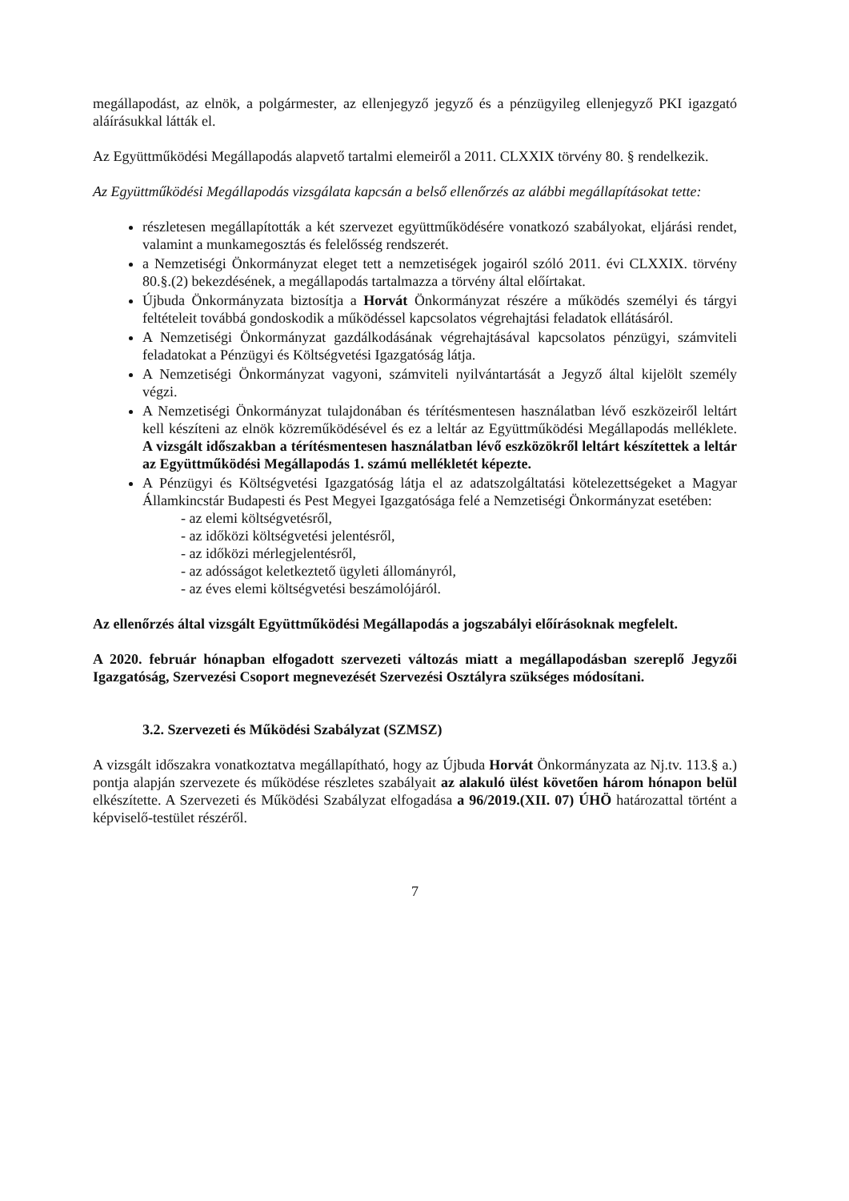megállapodást, az elnök, a polgármester, az ellenjegyző jegyző és a pénzügyileg ellenjegyző PKI igazgató aláírásukkal látták el.
Az Együttműködési Megállapodás alapvető tartalmi elemeiről a 2011. CLXXIX törvény 80. § rendelkezik.
Az Együttműködési Megállapodás vizsgálata kapcsán a belső ellenőrzés az alábbi megállapításokat tette:
részletesen megállapították a két szervezet együttműködésére vonatkozó szabályokat, eljárási rendet, valamint a munkamegosztás és felelősség rendszerét.
a Nemzetiségi Önkormányzat eleget tett a nemzetiségek jogairól szóló 2011. évi CLXXIX. törvény 80.§.(2) bekezdésének, a megállapodás tartalmazza a törvény által előírtakat.
Újbuda Önkormányzata biztosítja a Horvát Önkormányzat részére a működés személyi és tárgyi feltételeit továbbá gondoskodik a működéssel kapcsolatos végrehajtási feladatok ellátásáról.
A Nemzetiségi Önkormányzat gazdálkodásának végrehajtásával kapcsolatos pénzügyi, számviteli feladatokat a Pénzügyi és Költségvetési Igazgatóság látja.
A Nemzetiségi Önkormányzat vagyoni, számviteli nyilvántartását a Jegyző által kijelölt személy végzi.
A Nemzetiségi Önkormányzat tulajdonában és térítésmentesen használatban lévő eszközeiről leltárt kell készíteni az elnök közreműködésével és ez a leltár az Együttműködési Megállapodás melléklete. A vizsgált időszakban a térítésmentesen használatban lévő eszközökről leltárt készítettek a leltár az Együttműködési Megállapodás 1. számú mellékletét képezte.
A Pénzügyi és Költségvetési Igazgatóság látja el az adatszolgáltatási kötelezettségeket a Magyar Államkincstár Budapesti és Pest Megyei Igazgatósága felé a Nemzetiségi Önkormányzat esetében:
- az elemi költségvetésről,
- az időközi költségvetési jelentésről,
- az időközi mérlegjelentésről,
- az adósságot keletkeztető ügyleti állományról,
- az éves elemi költségvetési beszámolójáról.
Az ellenőrzés által vizsgált Együttműködési Megállapodás a jogszabályi előírásoknak megfelelt.
A 2020. február hónapban elfogadott szervezeti változás miatt a megállapodásban szereplő Jegyzői Igazgatóság, Szervezési Csoport megnevezését Szervezési Osztályra szükséges módosítani.
3.2. Szervezeti és Működési Szabályzat (SZMSZ)
A vizsgált időszakra vonatkoztatva megállapítható, hogy az Újbuda Horvát Önkormányzata az Nj.tv. 113.§ a.) pontja alapján szervezete és működése részletes szabályait az alakuló ülést követően három hónapon belül elkészítette. A Szervezeti és Működési Szabályzat elfogadása a 96/2019.(XII. 07) ÚHÖ határozattal történt a képviselő-testület részéről.
7